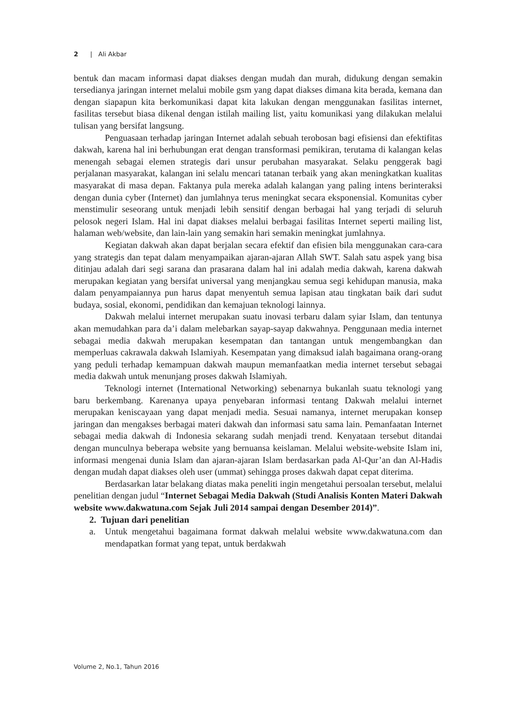2 | Ali Akbar
bentuk dan macam informasi dapat diakses dengan mudah dan murah, didukung dengan semakin tersedianya jaringan internet melalui mobile gsm yang dapat diakses dimana kita berada, kemana dan dengan siapapun kita berkomunikasi dapat kita lakukan dengan menggunakan fasilitas internet, fasilitas tersebut biasa dikenal dengan istilah mailing list, yaitu komunikasi yang dilakukan melalui tulisan yang bersifat langsung.
Penguasaan terhadap jaringan Internet adalah sebuah terobosan bagi efisiensi dan efektifitas dakwah, karena hal ini berhubungan erat dengan transformasi pemikiran, terutama di kalangan kelas menengah sebagai elemen strategis dari unsur perubahan masyarakat. Selaku penggerak bagi perjalanan masyarakat, kalangan ini selalu mencari tatanan terbaik yang akan meningkatkan kualitas masyarakat di masa depan. Faktanya pula mereka adalah kalangan yang paling intens berinteraksi dengan dunia cyber (Internet) dan jumlahnya terus meningkat secara eksponensial. Komunitas cyber menstimulir seseorang untuk menjadi lebih sensitif dengan berbagai hal yang terjadi di seluruh pelosok negeri Islam. Hal ini dapat diakses melalui berbagai fasilitas Internet seperti mailing list, halaman web/website, dan lain-lain yang semakin hari semakin meningkat jumlahnya.
Kegiatan dakwah akan dapat berjalan secara efektif dan efisien bila menggunakan cara-cara yang strategis dan tepat dalam menyampaikan ajaran-ajaran Allah SWT. Salah satu aspek yang bisa ditinjau adalah dari segi sarana dan prasarana dalam hal ini adalah media dakwah, karena dakwah merupakan kegiatan yang bersifat universal yang menjangkau semua segi kehidupan manusia, maka dalam penyampaiannya pun harus dapat menyentuh semua lapisan atau tingkatan baik dari sudut budaya, sosial, ekonomi, pendidikan dan kemajuan teknologi lainnya.
Dakwah melalui internet merupakan suatu inovasi terbaru dalam syiar Islam, dan tentunya akan memudahkan para da’i dalam melebarkan sayap-sayap dakwahnya. Penggunaan media internet sebagai media dakwah merupakan kesempatan dan tantangan untuk mengembangkan dan memperluas cakrawala dakwah Islamiyah. Kesempatan yang dimaksud ialah bagaimana orang-orang yang peduli terhadap kemampuan dakwah maupun memanfaatkan media internet tersebut sebagai media dakwah untuk menunjang proses dakwah Islamiyah.
Teknologi internet (International Networking) sebenarnya bukanlah suatu teknologi yang baru berkembang. Karenanya upaya penyebaran informasi tentang Dakwah melalui internet merupakan keniscayaan yang dapat menjadi media. Sesuai namanya, internet merupakan konsep jaringan dan mengakses berbagai materi dakwah dan informasi satu sama lain. Pemanfaatan Internet sebagai media dakwah di Indonesia sekarang sudah menjadi trend. Kenyataan tersebut ditandai dengan munculnya beberapa website yang bernuansa keislaman. Melalui website-website Islam ini, informasi mengenai dunia Islam dan ajaran-ajaran Islam berdasarkan pada Al-Qur’an dan Al-Hadis dengan mudah dapat diakses oleh user (ummat) sehingga proses dakwah dapat cepat diterima.
Berdasarkan latar belakang diatas maka peneliti ingin mengetahui persoalan tersebut, melalui penelitian dengan judul “Internet Sebagai Media Dakwah (Studi Analisis Konten Materi Dakwah website www.dakwatuna.com Sejak Juli 2014 sampai dengan Desember 2014)”.
2. Tujuan dari penelitian
a. Untuk mengetahui bagaimana format dakwah melalui website www.dakwatuna.com dan mendapatkan format yang tepat, untuk berdakwah
Volume 2, No.1, Tahun 2016